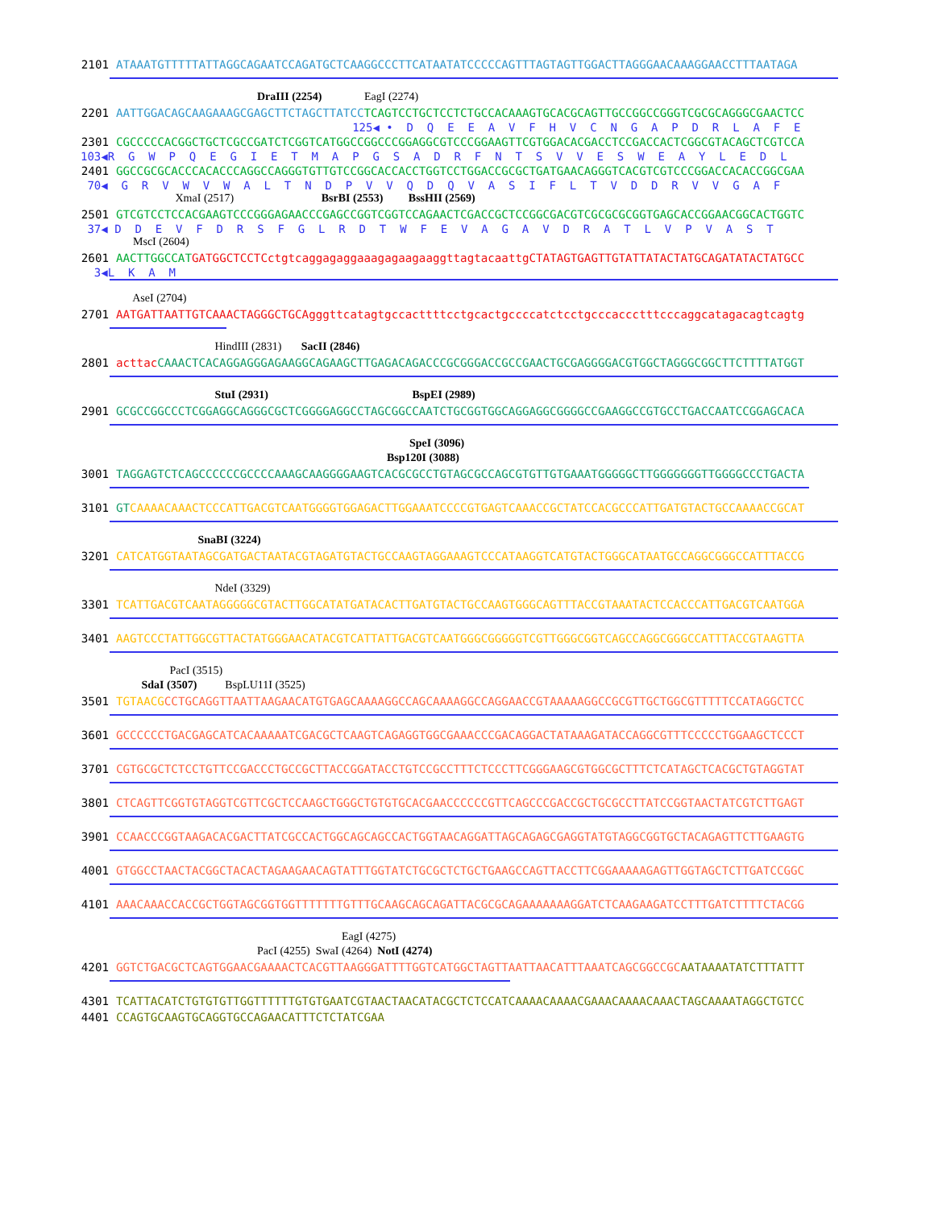2101 ATAAATGTTTTTATTAGGCAGAATCCAGATGCTCAAGGCCCTTCATAATATCCCCCAGTTTAGTAGTTGGACTTAGGGAACAAAGGAACCTTTAATAGA
DraIII (2254) EagI (2274)
2201 AATTGGACAGCAAGAAAGCGAGCTTCTAGCTTATCC TCAGTCCTGCTCCTCTGCCACAAAGTGCACGCAGTTGCCGGCCGGGTCGCGCAGGGCGAACTCC
125◀ • D Q E E A V F H V C N G A P D R L A F E
2301 CGCCCCCACGGCTGCTCGCCGATCTCGGTCATGGCCGGCCCGGAGGCGTCCCGGAAGTTCGTGGACACGACCTCCGACCACTCGGCGTACAGCTCGTCCA
103◀R G W P Q E G I E T M A P G S A D R F N T S V V E S W E A Y L E D L
2401 GGCCGCGCACCCACACCCAGGCCAGGGTGTTGTCCGGCACCACCTGGTCCTGGACCGCGCTGATGAACAGGGTCACGTCGTCCCGGACCACACCGGCGAA
70◀ G R V W V W A L T N D P V V Q D Q V A S I F L T V D D R V V G A F
XmaI (2517) BsrBI (2553) BssHII (2569)
2501 GTCGTCCTCCACGAAGTCCCGGGAGAACCCGAGCCGGTCGGTCCAGAACTCGACCGCTCCGGCGACGTCGCGCGCGGTGAGCACCGGAACGGCACTGGTC
37◀ D D E V F D R S F G L R D T W F E V A G A V D R A T L V P V A S T
MscI (2604)
2601 AACTTGGCCAT GATGGCTCCTCctgtcaggagaggaaagagaagaaggttagtacaattgCTATAGTGAGTTGTATTATACTATGCAGATATACTATGCC
3◀L K A M
AseI (2704)
2701 AATGATTAATTGTCAAACTAGGGCTGCAgggttcatagtgccacttttcctgcactgccccatctcctgcccaccctttcccaggcatagacagtcagtg
HindIII (2831) SacII (2846)
2801 acttac CAAACTCACAGGAGGGAGAAGGCAGAAGCTTGAGACAGACCCGCGGGACCGCCGAACTGCGAGGGGACGTGGCTAGGGCGGCTTCTTTTATGGT
StuI (2931) BspEI (2989)
2901 GCGCCGGCCCTCGGAGGCAGGGCGCTCGGGGAGGCCTAGCGGCCAATCTGCGGTGGCAGGAGGCGGGGCCGAAGGCCGTGCCTGACCAATCCGGAGCACA
SpeI (3096)
Bsp120I (3088)
3001 TAGGAGTCTCAGCCCCCCGCCCCAAAGCAAGGGGAAGTCACGCGCCTGTAGCGCCAGCGTGTTGTGAAATGGGGGCTTGGGGGGGTTGGGGCCCTGACTA
3101 GT CAAAACAAACTCCCATTGACGTCAATGGGGTGGAGACTTGGAAATCCCCGTGAGTCAAACCGCTATCCACGCCCATTGATGTACTGCCAAAACCGCAT
SnaBI (3224)
3201 CATCATGGTAATAGCGATGACTAATACGTAGATGTACTGCCAAGTAGGAAAGTCCCATAAGGTCATGTACTGGGCATAATGCCAGGCGGGCCATTTACCG
NdeI (3329)
3301 TCATTGACGTCAATAGGGGGCGTACTTGGCATATGATACACTTGATGTACTGCCAAGTGGGCAGTTTACCGTAAATACTCCACCCATTGACGTCAATGGA
3401 AAGTCCCTATTGGCGTTACTATGGGAACATACGTCATTATTGACGTCAATGGGCGGGGGTCGTTGGGCGGTCAGCCAGGCGGGCCATTTACCGTAAGTTA
PacI (3515)
SdaI (3507) BspLU11I (3525)
3501 TGTAACG CCTGCAGGTTAATTAAGAACATGTGAGCAAAAGGCCAGCAAAAGGCCAGGAACCGTAAAAAGGCCGCGTTGCTGGCGTTTTTCCATAGGCTCC
3601 GCCCCCCTGACGAGCATCACAAAAATCGACGCTCAAGTCAGAGGTGGCGAAACCCGACAGGACTATAAAGATACCAGGCGTTTCCCCCTGGAAGCTCCCT
3701 CGTGCGCTCTCCTGTTCCGACCCTGCCGCTTACCGGATACCTGTCCGCCTTTCTCCCTTCGGGAAGCGTGGCGCTTTCTCATAGCTCACGCTGTAGGTAT
3801 CTCAGTTCGGTGTAGGTCGTTCGCTCCAAGCTGGGCTGTGTGCACGAACCCCCCGTTCAGCCCGACCGCTGCGCCTTATCCGGTAACTATCGTCTTGAGT
3901 CCAACCCGGTAAGACACGACTTATCGCCACTGGCAGCAGCCACTGGTAACAGGATTAGCAGAGCGAGGTATGTAGGCGGTGCTACAGAGTTCTTGAAGTG
4001 GTGGCCTAACTACGGCTACACTAGAAGAACAGTATTTGGTATCTGCGCTCTGCTGAAGCCAGTTACCTTCGGAAAAAGAGTTGGTAGCTCTTGATCCGGC
4101 AAACAAACCACCGCTGGTAGCGGTGGTTTTTTTGTTTGCAAGCAGCAGATTACGCGCAGAAAAAAAGGATCTCAAGAAGATCCTTTGATCTTTTCTACGG
EagI (4275)
PacI (4255) SwaI (4264) NotI (4274)
4201 GGTCTGACGCTCAGTGGAACGAAAACTCACGTTAAGGGATTTTGGTCATGGCTAGTTAATTAACATTTAAATCAGCGGCCGC AATAAAATATCTTTATTT
4301 TCATTACATCTGTGTGTTGGTTTTTTGTGTGAATCGTAACTAACATACGCTCTCCATCAAAACAAAACGAAACAAAACAAACTAGCAAAATAGGCTGTCC
4401 CCAGTGCAAGTGCAGGTGCCAGAACATTTCTCTATCGAA